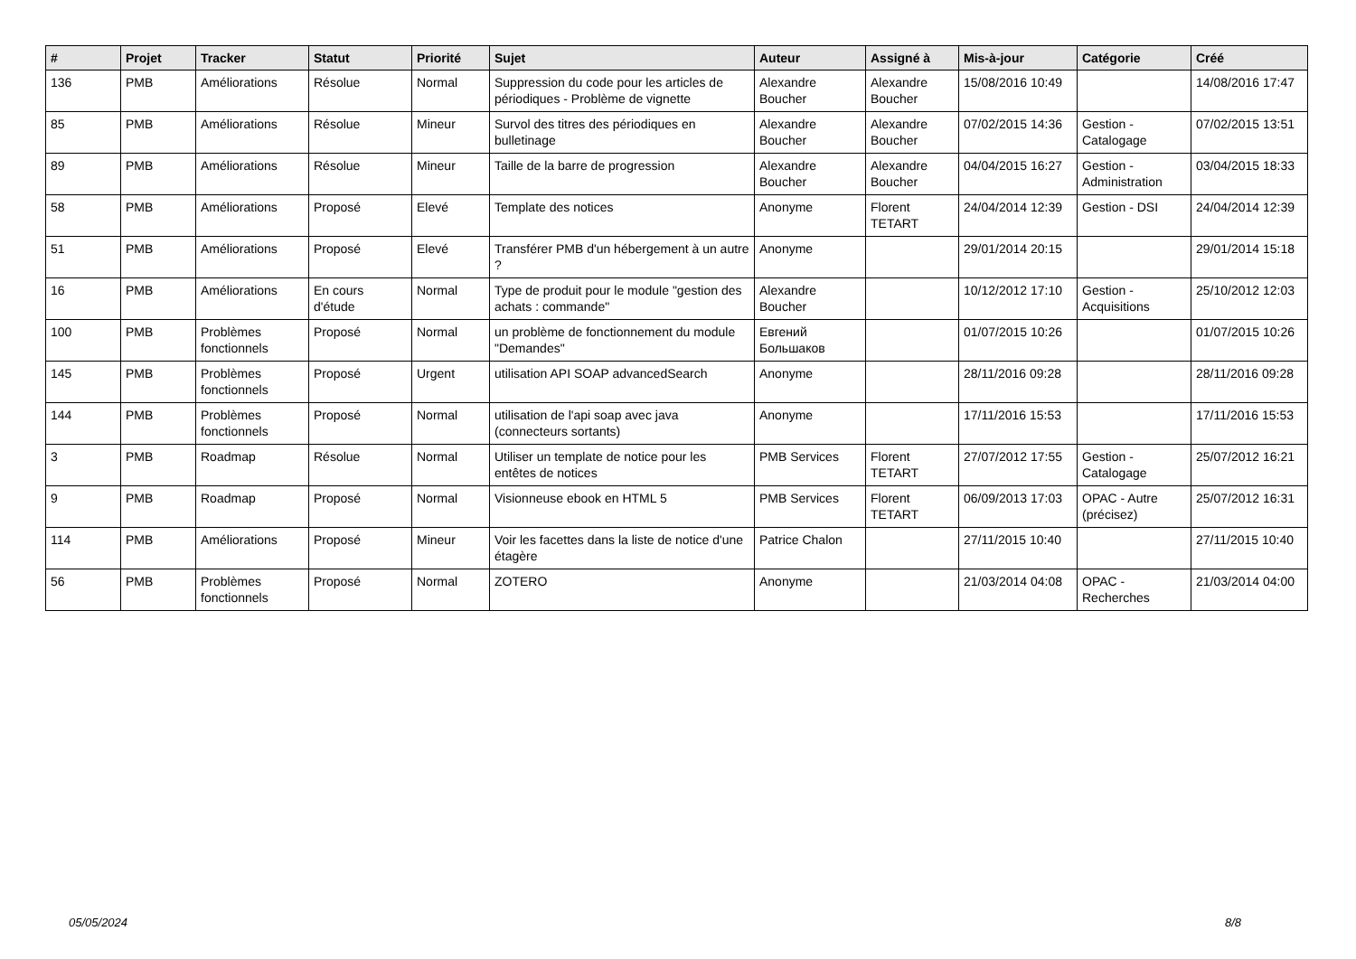| # | Projet | Tracker | Statut | Priorité | Sujet | Auteur | Assigné à | Mis-à-jour | Catégorie | Créé |
| --- | --- | --- | --- | --- | --- | --- | --- | --- | --- | --- |
| 136 | PMB | Améliorations | Résolue | Normal | Suppression du code pour les articles de périodiques - Problème de vignette | Alexandre Boucher | Alexandre Boucher | 15/08/2016 10:49 | | 14/08/2016 17:47 |
| 85 | PMB | Améliorations | Résolue | Mineur | Survol des titres des périodiques en bulletinage | Alexandre Boucher | Alexandre Boucher | 07/02/2015 14:36 | Gestion - Catalogage | 07/02/2015 13:51 |
| 89 | PMB | Améliorations | Résolue | Mineur | Taille de la barre de progression | Alexandre Boucher | Alexandre Boucher | 04/04/2015 16:27 | Gestion - Administration | 03/04/2015 18:33 |
| 58 | PMB | Améliorations | Proposé | Elevé | Template des notices | Anonyme | Florent TETART | 24/04/2014 12:39 | Gestion - DSI | 24/04/2014 12:39 |
| 51 | PMB | Améliorations | Proposé | Elevé | Transférer PMB d'un hébergement à un autre ? | Anonyme | | 29/01/2014 20:15 | | 29/01/2014 15:18 |
| 16 | PMB | Améliorations | En cours d'étude | Normal | Type de produit pour le module "gestion des achats : commande" | Alexandre Boucher | | 10/12/2012 17:10 | Gestion - Acquisitions | 25/10/2012 12:03 |
| 100 | PMB | Problèmes fonctionnels | Proposé | Normal | un problème de fonctionnement du module "Demandes" | Евгений Большаков | | 01/07/2015 10:26 | | 01/07/2015 10:26 |
| 145 | PMB | Problèmes fonctionnels | Proposé | Urgent | utilisation API SOAP advancedSearch | Anonyme | | 28/11/2016 09:28 | | 28/11/2016 09:28 |
| 144 | PMB | Problèmes fonctionnels | Proposé | Normal | utilisation de l'api soap avec java (connecteurs sortants) | Anonyme | | 17/11/2016 15:53 | | 17/11/2016 15:53 |
| 3 | PMB | Roadmap | Résolue | Normal | Utiliser un template de notice pour les entêtes de notices | PMB Services | Florent TETART | 27/07/2012 17:55 | Gestion - Catalogage | 25/07/2012 16:21 |
| 9 | PMB | Roadmap | Proposé | Normal | Visionneuse ebook en HTML 5 | PMB Services | Florent TETART | 06/09/2013 17:03 | OPAC - Autre (précisez) | 25/07/2012 16:31 |
| 114 | PMB | Améliorations | Proposé | Mineur | Voir les facettes dans la liste de notice d'une étagère | Patrice Chalon | | 27/11/2015 10:40 | | 27/11/2015 10:40 |
| 56 | PMB | Problèmes fonctionnels | Proposé | Normal | ZOTERO | Anonyme | | 21/03/2014 04:08 | OPAC - Recherches | 21/03/2014 04:00 |
05/05/2024 8/8